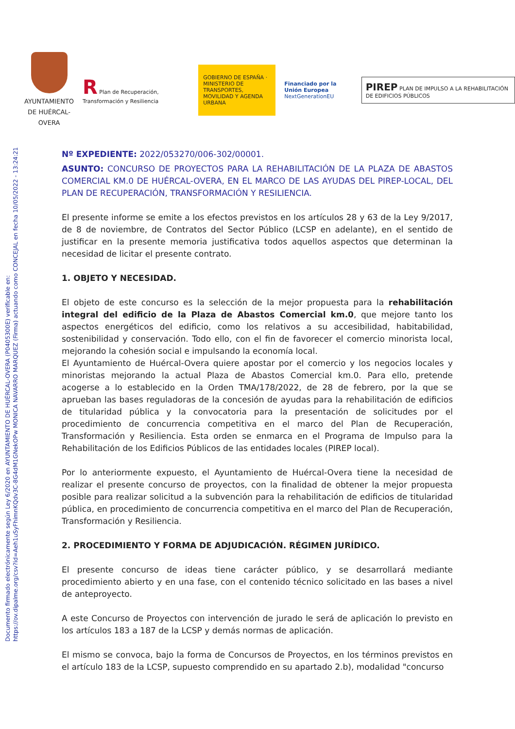Documento firmado electrónicamente según Ley 6/2020 en AYUNTAMIENTO DE HUÉRCAL-OVERA (P0405300E) verificable en:
https://ov.dipalme.org/csv?id=Aeh1uSyFhimnKQdv3C-8G4dM1GNekOPw MONICA NAVARRO MARQUEZ (Firma) actuando como CONCEJAL en fecha 10/05/2022 - 13:24:21
AYUNTAMIENTO DE HUÉRCAL-OVERA
R Plan de Recuperación, Transformación y Resiliencia
GOBIERNO DE ESPAÑA · MINISTERIO DE TRANSPORTES, MOVILIDAD Y AGENDA URBANA
Financiado por la Unión Europea
NextGenerationEU
PIREP PLAN DE IMPULSO A LA REHABILITACIÓN DE EDIFICIOS PÚBLICOS
Nº EXPEDIENTE: 2022/053270/006-302/00001.
ASUNTO: CONCURSO DE PROYECTOS PARA LA REHABILITACIÓN DE LA PLAZA DE ABASTOS COMERCIAL KM.0 DE HUÉRCAL-OVERA, EN EL MARCO DE LAS AYUDAS DEL PIREP-LOCAL, DEL PLAN DE RECUPERACIÓN, TRANSFORMACIÓN Y RESILIENCIA.
El presente informe se emite a los efectos previstos en los artículos 28 y 63 de la Ley 9/2017, de 8 de noviembre, de Contratos del Sector Público (LCSP en adelante), en el sentido de justificar en la presente memoria justificativa todos aquellos aspectos que determinan la necesidad de licitar el presente contrato.
1. OBJETO Y NECESIDAD.
El objeto de este concurso es la selección de la mejor propuesta para la rehabilitación integral del edificio de la Plaza de Abastos Comercial km.0, que mejore tanto los aspectos energéticos del edificio, como los relativos a su accesibilidad, habitabilidad, sostenibilidad y conservación. Todo ello, con el fin de favorecer el comercio minorista local, mejorando la cohesión social e impulsando la economía local.
El Ayuntamiento de Huércal-Overa quiere apostar por el comercio y los negocios locales y minoristas mejorando la actual Plaza de Abastos Comercial km.0. Para ello, pretende acogerse a lo establecido en la Orden TMA/178/2022, de 28 de febrero, por la que se aprueban las bases reguladoras de la concesión de ayudas para la rehabilitación de edificios de titularidad pública y la convocatoria para la presentación de solicitudes por el procedimiento de concurrencia competitiva en el marco del Plan de Recuperación, Transformación y Resiliencia. Esta orden se enmarca en el Programa de Impulso para la Rehabilitación de los Edificios Públicos de las entidades locales (PIREP local).
Por lo anteriormente expuesto, el Ayuntamiento de Huércal-Overa tiene la necesidad de realizar el presente concurso de proyectos, con la finalidad de obtener la mejor propuesta posible para realizar solicitud a la subvención para la rehabilitación de edificios de titularidad pública, en procedimiento de concurrencia competitiva en el marco del Plan de Recuperación, Transformación y Resiliencia.
2. PROCEDIMIENTO Y FORMA DE ADJUDICACIÓN. RÉGIMEN JURÍDICO.
El presente concurso de ideas tiene carácter público, y se desarrollará mediante procedimiento abierto y en una fase, con el contenido técnico solicitado en las bases a nivel de anteproyecto.
A este Concurso de Proyectos con intervención de jurado le será de aplicación lo previsto en los artículos 183 a 187 de la LCSP y demás normas de aplicación.
El mismo se convoca, bajo la forma de Concursos de Proyectos, en los términos previstos en el artículo 183 de la LCSP, supuesto comprendido en su apartado 2.b), modalidad "concurso